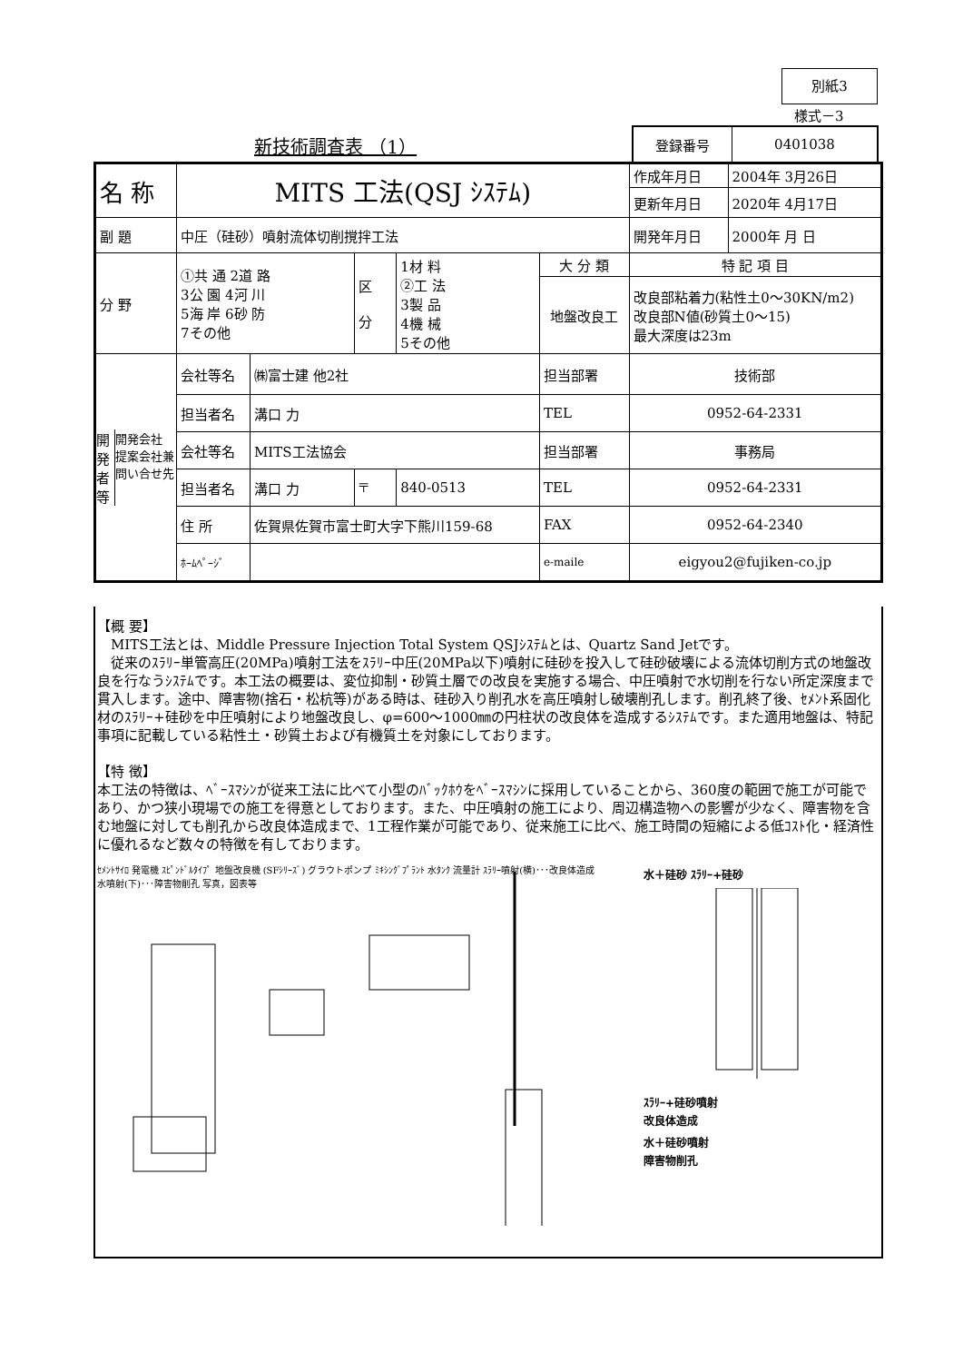別紙3
様式－3
新技術調査表 （1）
| 登録番号 | 0401038 |
| 名 称 | MITS 工法(QSJ ｼｽﾃﾑ) | | | | | | 作成年月日 | 2004年 3月26日 |
| | | | | | | | 更新年月日 | 2020年 4月17日 |
| 副 題 | 中圧（硅砂）噴射流体切削撹拌工法 | | | | | | 開発年月日 | 2000年 月 日 |
| 分 野 | ①共 通 2道 路 3公 園 4河 川 5海 岸 6砂 防 7その他 | | 区 分 | 1材 料 ②工 法 3製 品 4機 械 5その他 | 大 分 類 | 特 記 項 目 | | |
| | | | | | 地盤改良工 | 改良部粘着力(粘性土0～30KN/m2) 改良部N値(砂質土0～15) 最大深度は23m | | |
| 開発者等 開発会社 提案会社兼問い合せ先 | 会社等名 | ㈱富士建 他2社 | | | 担当部署 | | 技術部 | |
| | 担当者名 | 溝口 力 | | | TEL | | 0952-64-2331 | |
| | 会社等名 | MITS工法協会 | | | 担当部署 | | 事務局 | |
| | 担当者名 | 溝口 力 | 〒 | 840-0513 | TEL | | 0952-64-2331 | |
| | 住 所 | 佐賀県佐賀市富士町大字下熊川159-68 | | | FAX | | 0952-64-2340 | |
| | ﾎｰﾑﾍﾟｰｼﾞ | | | | e-maile | | eigyou2@fujiken-co.jp | |
【概 要】
　MITS工法とは、Middle Pressure Injection Total System QSJｼｽﾃﾑとは、Quartz Sand Jetです。
　従来のｽﾗﾘｰ単管高圧(20MPa)噴射工法をｽﾗﾘｰ中圧(20MPa以下)噴射に硅砂を投入して硅砂破壊による流体切削方式の地盤改良を行なうｼｽﾃﾑです。本工法の概要は、変位抑制・砂質土層での改良を実施する場合、中圧噴射で水切削を行ない所定深度まで貫入します。途中、障害物(捨石・松杭等)がある時は、硅砂入り削孔水を高圧噴射し破壊削孔します。削孔終了後、ｾﾒﾝﾄ系固化材のｽﾗﾘｰ+硅砂を中圧噴射により地盤改良し、φ=600～1000㎜の円柱状の改良体を造成するｼｽﾃﾑです。また適用地盤は、特記事項に記載している粘性土・砂質土および有機質土を対象にしております。
【特 徴】
本工法の特徴は、ﾍﾞｰｽﾏｼﾝが従来工法に比べて小型のﾊﾞｯｸﾎｳをﾍﾞｰｽﾏｼﾝに採用していることから、360度の範囲で施工が可能であり、かつ狭小現場での施工を得意としております。また、中圧噴射の施工により、周辺構造物への影響が少なく、障害物を含む地盤に対しても削孔から改良体造成まで、1工程作業が可能であり、従来施工に比べ、施工時間の短縮による低ｺｽﾄ化・経済性に優れるなど数々の特徴を有しております。
ｾﾒﾝﾄｻｲﾛ 発電機 ｽﾋﾟﾝﾄﾞﾙﾀｲﾌﾟ 地盤改良機 (SFｼﾘｰｽﾞ) グラウトポンプ ﾐｷｼﾝｸﾞﾌﾟﾗﾝﾄ 水ﾀﾝｸ 流量計 ｽﾗﾘｰ噴射(横)･･･改良体造成 水噴射(下)･･･障害物削孔 写真，図表等
水＋硅砂 ｽﾗﾘｰ+硅砂
ｽﾗﾘｰ+硅砂噴射
改良体造成
水＋硅砂噴射
障害物削孔